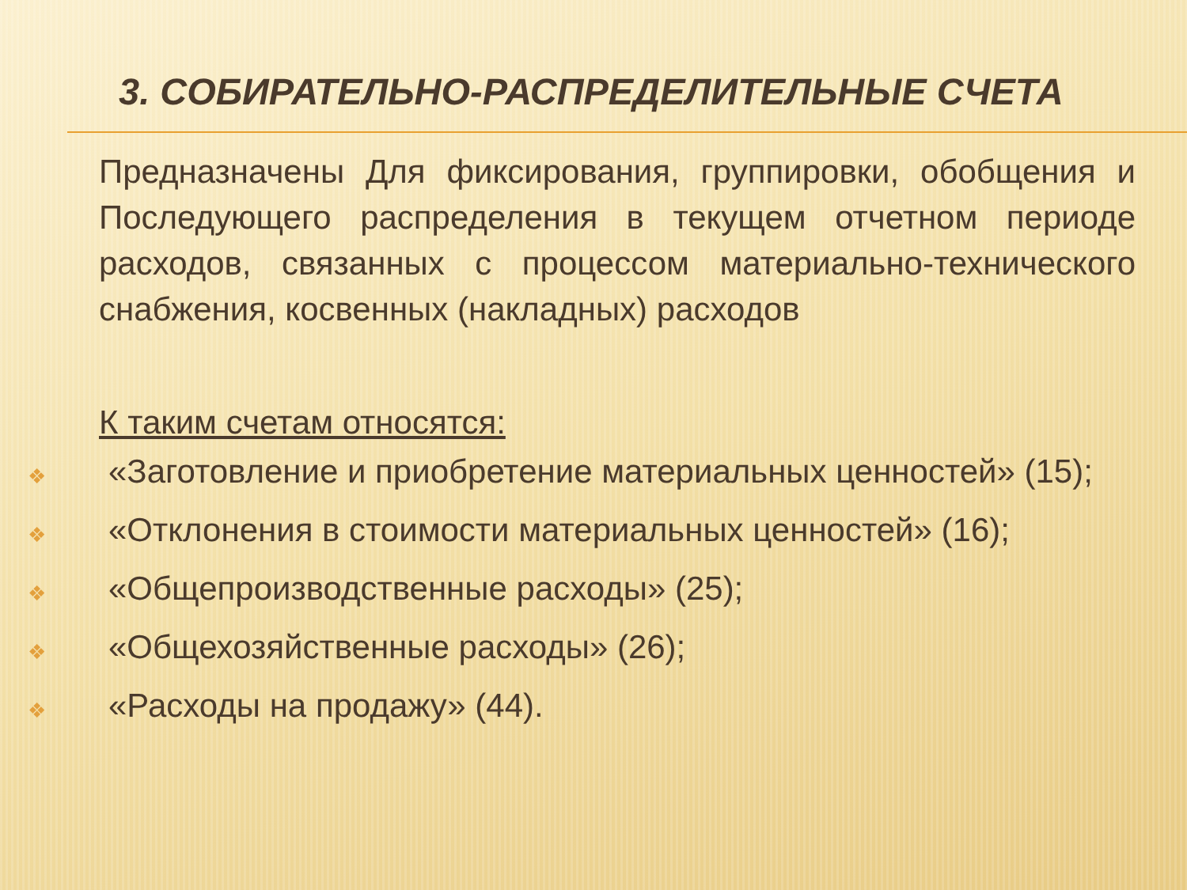3. СОБИРАТЕЛЬНО-РАСПРЕДЕЛИТЕЛЬНЫЕ СЧЕТА
Предназначены Для фиксирования, группировки, обобщения и Последующего распределения в текущем отчетном периоде расходов, связанных с процессом материально-технического снабжения, косвенных (накладных) расходов
К таким счетам относятся:
❖ «Заготовление и приобретение материальных ценностей» (15);
❖ «Отклонения в стоимости материальных ценностей» (16);
❖ «Общепроизводственные расходы» (25);
❖ «Общехозяйственные расходы» (26);
❖ «Расходы на продажу» (44).